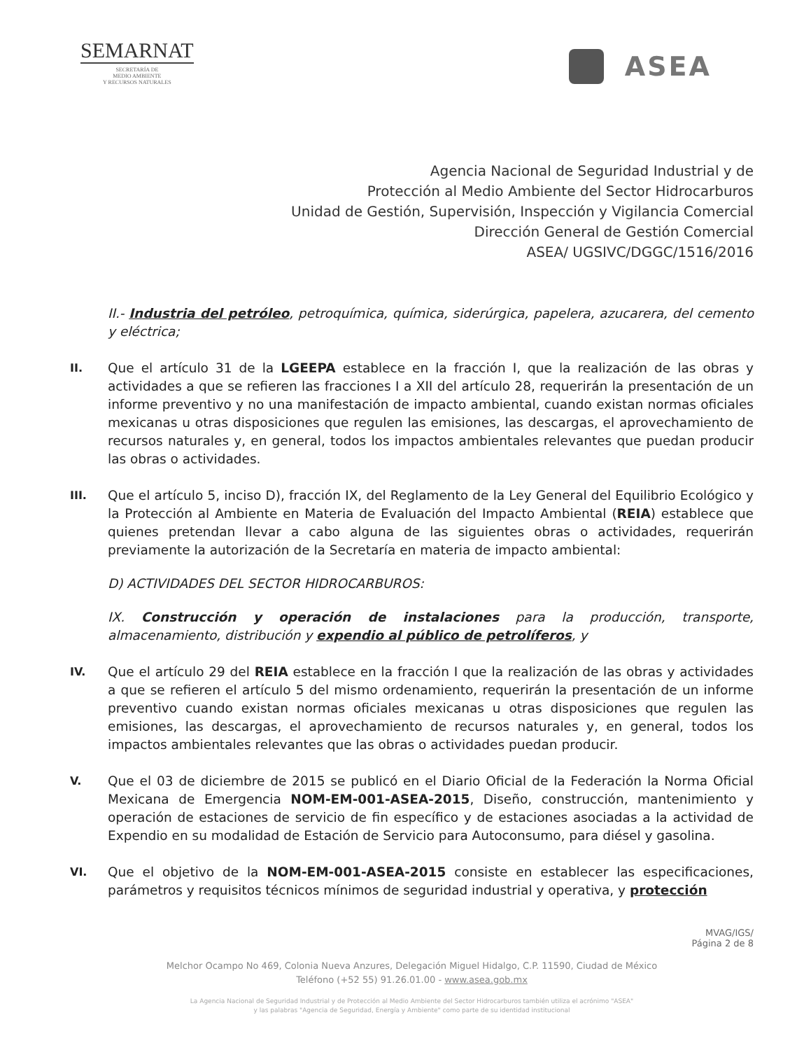SEMARNAT
SECRETARÍA DE
MEDIO AMBIENTE
Y RECURSOS NATURALES
ASEA
Agencia Nacional de Seguridad Industrial y de
Protección al Medio Ambiente del Sector Hidrocarburos
Unidad de Gestión, Supervisión, Inspección y Vigilancia Comercial
Dirección General de Gestión Comercial
ASEA/ UGSIVC/DGGC/1516/2016
II.- Industria del petróleo, petroquímica, química, siderúrgica, papelera, azucarera, del cemento y eléctrica;
II.
Que el artículo 31 de la LGEEPA establece en la fracción I, que la realización de las obras y actividades a que se refieren las fracciones I a XII del artículo 28, requerirán la presentación de un informe preventivo y no una manifestación de impacto ambiental, cuando existan normas oficiales mexicanas u otras disposiciones que regulen las emisiones, las descargas, el aprovechamiento de recursos naturales y, en general, todos los impactos ambientales relevantes que puedan producir las obras o actividades.
III.
Que el artículo 5, inciso D), fracción IX, del Reglamento de la Ley General del Equilibrio Ecológico y la Protección al Ambiente en Materia de Evaluación del Impacto Ambiental (REIA) establece que quienes pretendan llevar a cabo alguna de las siguientes obras o actividades, requerirán previamente la autorización de la Secretaría en materia de impacto ambiental:
D) ACTIVIDADES DEL SECTOR HIDROCARBUROS:
IX. Construcción y operación de instalaciones para la producción, transporte, almacenamiento, distribución y expendio al público de petrolíferos, y
IV.
Que el artículo 29 del REIA establece en la fracción I que la realización de las obras y actividades a que se refieren el artículo 5 del mismo ordenamiento, requerirán la presentación de un informe preventivo cuando existan normas oficiales mexicanas u otras disposiciones que regulen las emisiones, las descargas, el aprovechamiento de recursos naturales y, en general, todos los impactos ambientales relevantes que las obras o actividades puedan producir.
V.
Que el 03 de diciembre de 2015 se publicó en el Diario Oficial de la Federación la Norma Oficial Mexicana de Emergencia NOM-EM-001-ASEA-2015, Diseño, construcción, mantenimiento y operación de estaciones de servicio de fin específico y de estaciones asociadas a la actividad de Expendio en su modalidad de Estación de Servicio para Autoconsumo, para diésel y gasolina.
VI.
Que el objetivo de la NOM-EM-001-ASEA-2015 consiste en establecer las especificaciones, parámetros y requisitos técnicos mínimos de seguridad industrial y operativa, y protección
MVAG/IGS/
Página 2 de 8
Melchor Ocampo No 469, Colonia Nueva Anzures, Delegación Miguel Hidalgo, C.P. 11590, Ciudad de México
Teléfono (+52 55) 91.26.01.00 - www.asea.gob.mx
La Agencia Nacional de Seguridad Industrial y de Protección al Medio Ambiente del Sector Hidrocarburos también utiliza el acrónimo "ASEA"
y las palabras "Agencia de Seguridad, Energía y Ambiente" como parte de su identidad institucional